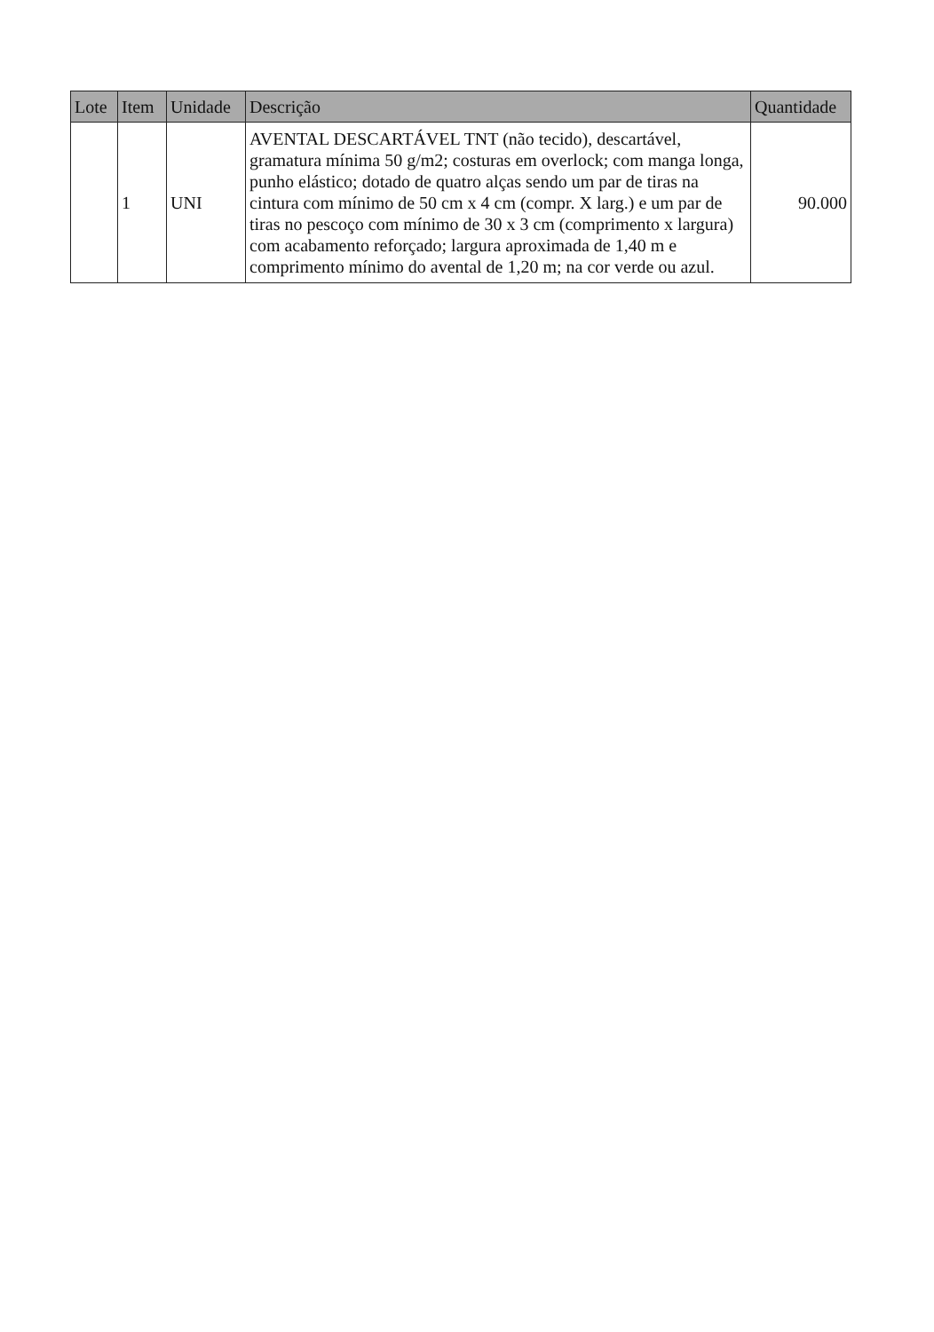| Lote | Item | Unidade | Descrição | Quantidade |
| --- | --- | --- | --- | --- |
| | 1 | UNI | AVENTAL DESCARTÁVEL TNT (não tecido), descartável, gramatura mínima 50 g/m2; costuras em overlock; com manga longa, punho elástico; dotado de quatro alças sendo um par de tiras na cintura com mínimo de 50 cm x 4 cm (compr. X larg.) e um par de tiras no pescoço com mínimo de 30 x 3 cm (comprimento x largura) com acabamento reforçado; largura aproximada de 1,40 m e comprimento mínimo do avental de 1,20 m; na cor verde ou azul. | 90.000 |